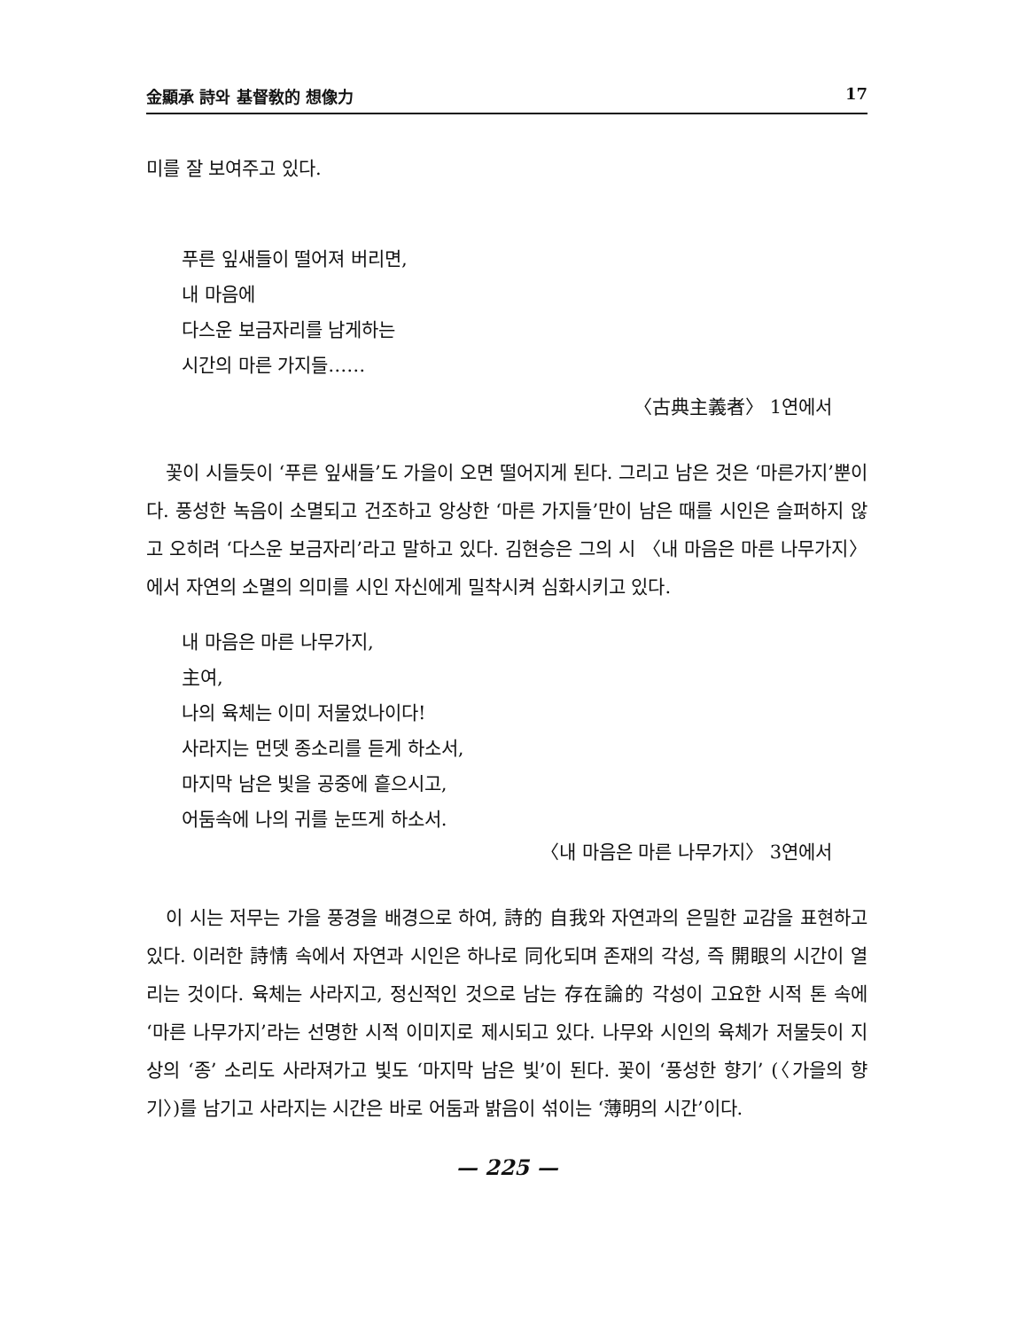金顯承 詩와 基督敎的 想像力 17
미를 잘 보여주고 있다.
푸른 잎새들이 떨어져 버리면,
내 마음에
다스운 보금자리를 남게하는
시간의 마른 가지들……
〈古典主義者〉 1연에서
꽃이 시들듯이 ‘푸른 잎새들’도 가을이 오면 떨어지게 된다. 그리고 남은 것은 ‘마른가지’뿐이다. 풍성한 녹음이 소멸되고 건조하고 앙상한 ‘마른 가지들’만이 남은 때를 시인은 슬퍼하지 않고 오히려 ‘다스운 보금자리’라고 말하고 있다. 김현승은 그의 시 〈내 마음은 마른 나무가지〉에서 자연의 소멸의 의미를 시인 자신에게 밀착시켜 심화시키고 있다.
내 마음은 마른 나무가지,
主여,
나의 육체는 이미 저물었나이다!
사라지는 먼뎃 종소리를 듣게 하소서,
마지막 남은 빛을 공중에 흩으시고,
어둠속에 나의 귀를 눈뜨게 하소서.
〈내 마음은 마른 나무가지〉 3연에서
이 시는 저무는 가을 풍경을 배경으로 하여, 詩的 自我와 자연과의 은밀한 교감을 표현하고 있다. 이러한 詩情 속에서 자연과 시인은 하나로 同化되며 존재의 각성, 즉 開眼의 시간이 열리는 것이다. 육체는 사라지고, 정신적인 것으로 남는 存在論的 각성이 고요한 시적 톤 속에 ‘마른 나무가지’라는 선명한 시적 이미지로 제시되고 있다. 나무와 시인의 육체가 저물듯이 지상의 ‘종’ 소리도 사라져가고 빛도 ‘마지막 남은 빛’이 된다. 꽃이 ‘풍성한 향기’ (〈가을의 향기〉)를 남기고 사라지는 시간은 바로 어둠과 밝음이 섞이는 ‘薄明의 시간’이다.
— 225 —